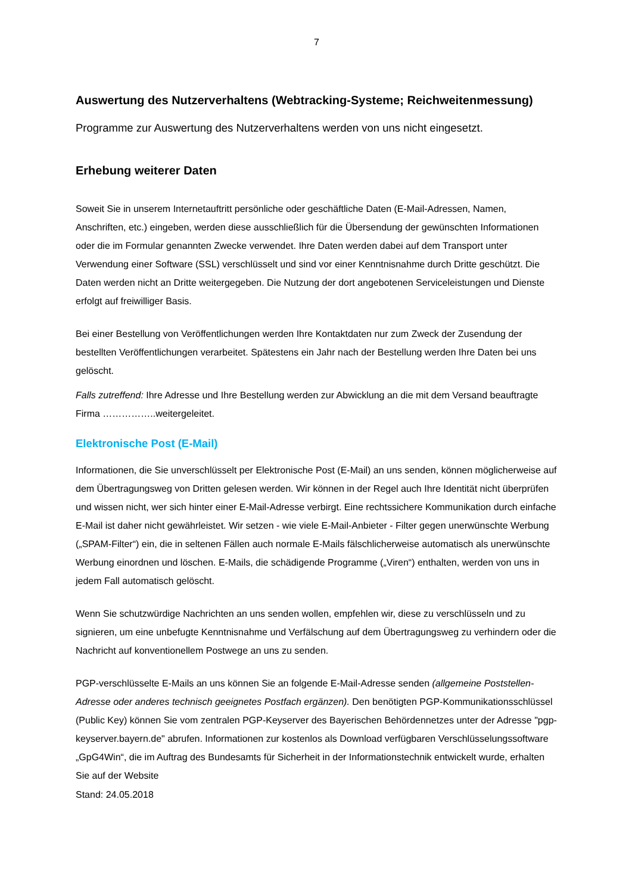7
Auswertung des Nutzerverhaltens (Webtracking-Systeme; Reichweitenmessung)
Programme zur Auswertung des Nutzerverhaltens werden von uns nicht eingesetzt.
Erhebung weiterer Daten
Soweit Sie in unserem Internetauftritt persönliche oder geschäftliche Daten (E-Mail-Adressen, Namen, Anschriften, etc.) eingeben, werden diese ausschließlich für die Übersendung der gewünschten Informationen oder die im Formular genannten Zwecke verwendet. Ihre Daten werden dabei auf dem Transport unter Verwendung einer Software (SSL) verschlüsselt und sind vor einer Kenntnisnahme durch Dritte geschützt. Die Daten werden nicht an Dritte weitergegeben. Die Nutzung der dort angebotenen Serviceleistungen und Dienste erfolgt auf freiwilliger Basis.
Bei einer Bestellung von Veröffentlichungen werden Ihre Kontaktdaten nur zum Zweck der Zusendung der bestellten Veröffentlichungen verarbeitet. Spätestens ein Jahr nach der Bestellung werden Ihre Daten bei uns gelöscht.
Falls zutreffend: Ihre Adresse und Ihre Bestellung werden zur Abwicklung an die mit dem Versand beauftragte Firma ……………..weitergeleitet.
Elektronische Post (E-Mail)
Informationen, die Sie unverschlüsselt per Elektronische Post (E-Mail) an uns senden, können möglicherweise auf dem Übertragungsweg von Dritten gelesen werden. Wir können in der Regel auch Ihre Identität nicht überprüfen und wissen nicht, wer sich hinter einer E-Mail-Adresse verbirgt. Eine rechtssichere Kommunikation durch einfache E-Mail ist daher nicht gewährleistet. Wir setzen - wie viele E-Mail-Anbieter - Filter gegen unerwünschte Werbung („SPAM-Filter“) ein, die in seltenen Fällen auch normale E-Mails fälschlicherweise automatisch als unerwünschte Werbung einordnen und löschen. E-Mails, die schädigende Programme („Viren“) enthalten, werden von uns in jedem Fall automatisch gelöscht.
Wenn Sie schutzwürdige Nachrichten an uns senden wollen, empfehlen wir, diese zu verschlüsseln und zu signieren, um eine unbefugte Kenntnisnahme und Verfälschung auf dem Übertragungsweg zu verhindern oder die Nachricht auf konventionellem Postwege an uns zu senden.
PGP-verschlüsselte E-Mails an uns können Sie an folgende E-Mail-Adresse senden (allgemeine Poststellen-Adresse oder anderes technisch geeignetes Postfach ergänzen). Den benötigten PGP-Kommunikationsschlüssel (Public Key) können Sie vom zentralen PGP-Keyserver des Bayerischen Behördennetzes unter der Adresse "pgp-keyserver.bayern.de" abrufen. Informationen zur kostenlos als Download verfügbaren Verschlüsselungssoftware „GpG4Win“, die im Auftrag des Bundesamts für Sicherheit in der Informationstechnik entwickelt wurde, erhalten Sie auf der Website
Stand: 24.05.2018